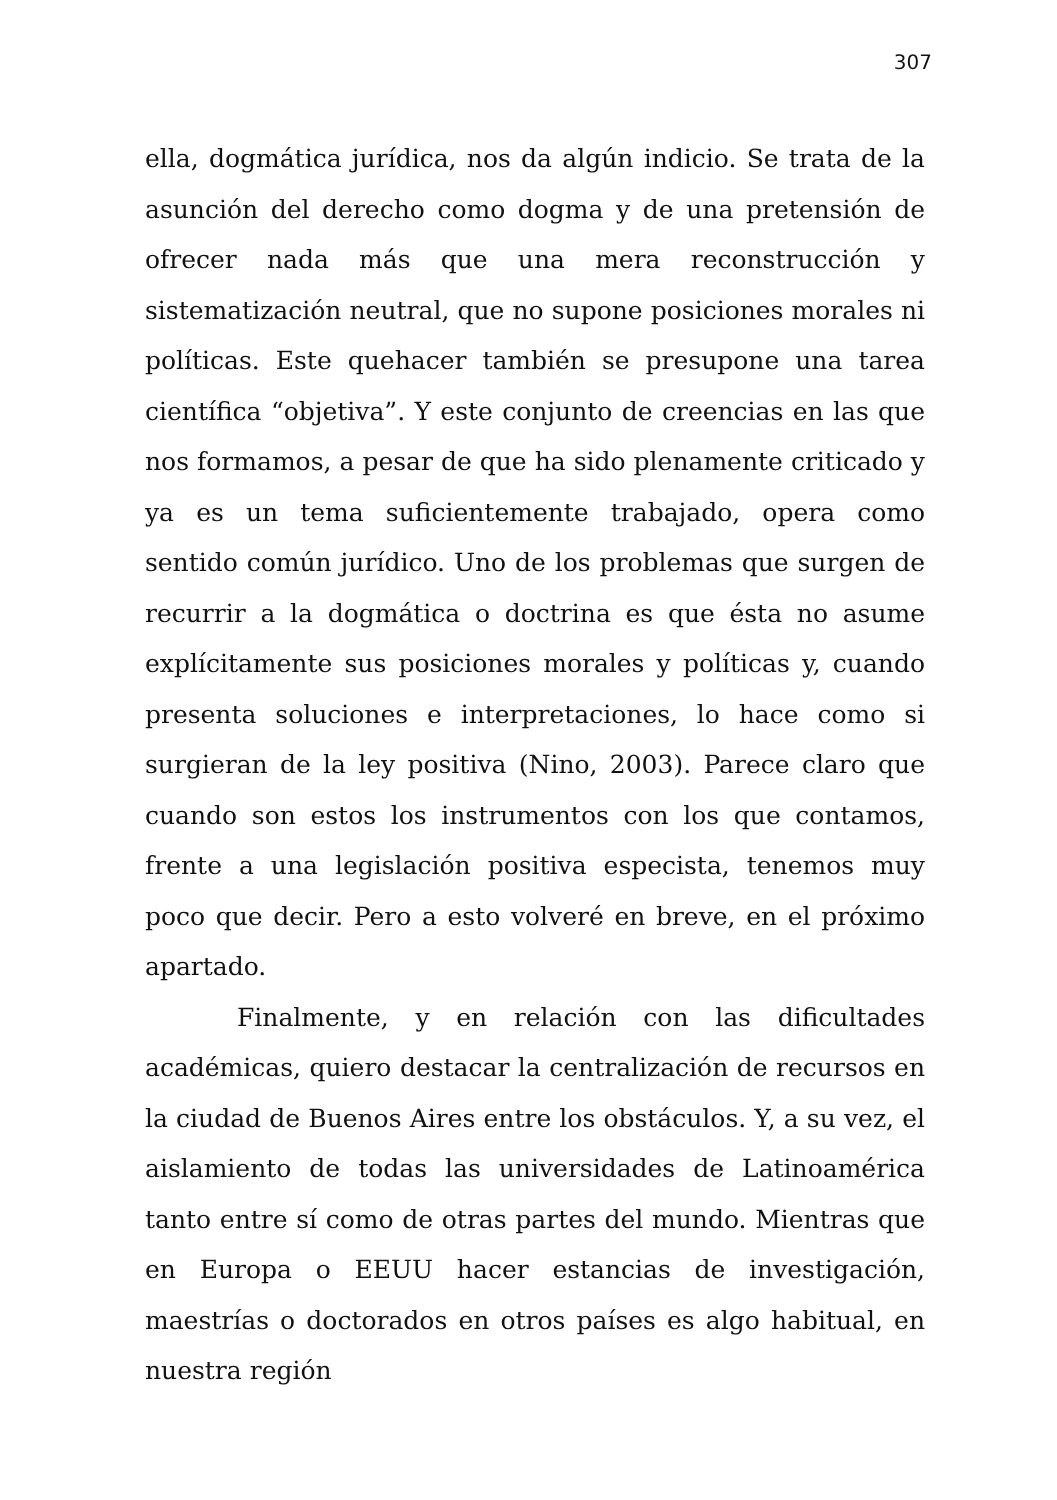307
ella, dogmática jurídica, nos da algún indicio. Se trata de la asunción del derecho como dogma y de una pretensión de ofrecer nada más que una mera reconstrucción y sistematización neutral, que no supone posiciones morales ni políticas. Este quehacer también se presupone una tarea científica “objetiva”. Y este conjunto de creencias en las que nos formamos, a pesar de que ha sido plenamente criticado y ya es un tema suficientemente trabajado, opera como sentido común jurídico. Uno de los problemas que surgen de recurrir a la dogmática o doctrina es que ésta no asume explícitamente sus posiciones morales y políticas y, cuando presenta soluciones e interpretaciones, lo hace como si surgieran de la ley positiva (Nino, 2003). Parece claro que cuando son estos los instrumentos con los que contamos, frente a una legislación positiva especista, tenemos muy poco que decir. Pero a esto volveré en breve, en el próximo apartado.
Finalmente, y en relación con las dificultades académicas, quiero destacar la centralización de recursos en la ciudad de Buenos Aires entre los obstáculos. Y, a su vez, el aislamiento de todas las universidades de Latinoamérica tanto entre sí como de otras partes del mundo. Mientras que en Europa o EEUU hacer estancias de investigación, maestrías o doctorados en otros países es algo habitual, en nuestra región